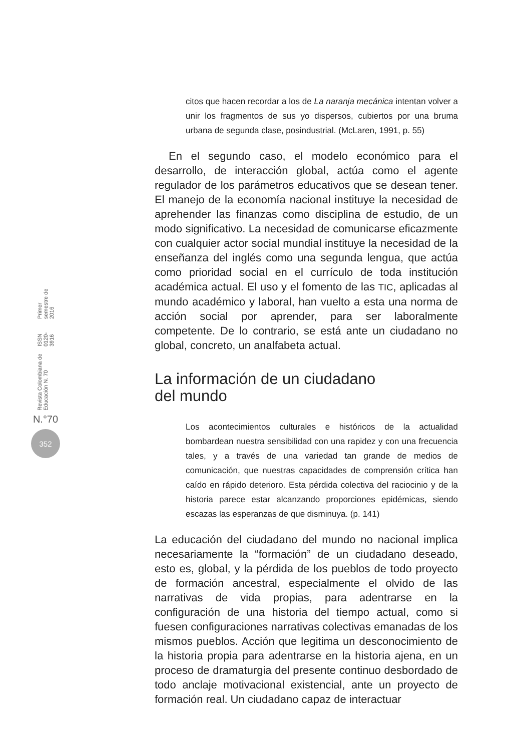Revista Colombiana de Educación N. 70 ISSN 0120-3916 Primer semestre de 2016
N.°70
352
citos que hacen recordar a los de La naranja mecánica intentan volver a unir los fragmentos de sus yo dispersos, cubiertos por una bruma urbana de segunda clase, posindustrial. (McLaren, 1991, p. 55)
En el segundo caso, el modelo económico para el desarrollo, de interacción global, actúa como el agente regulador de los parámetros educativos que se desean tener. El manejo de la economía nacional instituye la necesidad de aprehender las finanzas como disciplina de estudio, de un modo significativo. La necesidad de comunicarse eficazmente con cualquier actor social mundial instituye la necesidad de la enseñanza del inglés como una segunda lengua, que actúa como prioridad social en el currículo de toda institución académica actual. El uso y el fomento de las TIC, aplicadas al mundo académico y laboral, han vuelto a esta una norma de acción social por aprender, para ser laboralmente competente. De lo contrario, se está ante un ciudadano no global, concreto, un analfabeta actual.
La información de un ciudadano
del mundo
Los acontecimientos culturales e históricos de la actualidad bombardean nuestra sensibilidad con una rapidez y con una frecuencia tales, y a través de una variedad tan grande de medios de comunicación, que nuestras capacidades de comprensión crítica han caído en rápido deterioro. Esta pérdida colectiva del raciocinio y de la historia parece estar alcanzando proporciones epidémicas, siendo escazas las esperanzas de que disminuya. (p. 141)
La educación del ciudadano del mundo no nacional implica necesariamente la “formación” de un ciudadano deseado, esto es, global, y la pérdida de los pueblos de todo proyecto de formación ancestral, especialmente el olvido de las narrativas de vida propias, para adentrarse en la configuración de una historia del tiempo actual, como si fuesen configuraciones narrativas colectivas emanadas de los mismos pueblos. Acción que legitima un desconocimiento de la historia propia para adentrarse en la historia ajena, en un proceso de dramaturgia del presente continuo desbordado de todo anclaje motivacional existencial, ante un proyecto de formación real. Un ciudadano capaz de interactuar